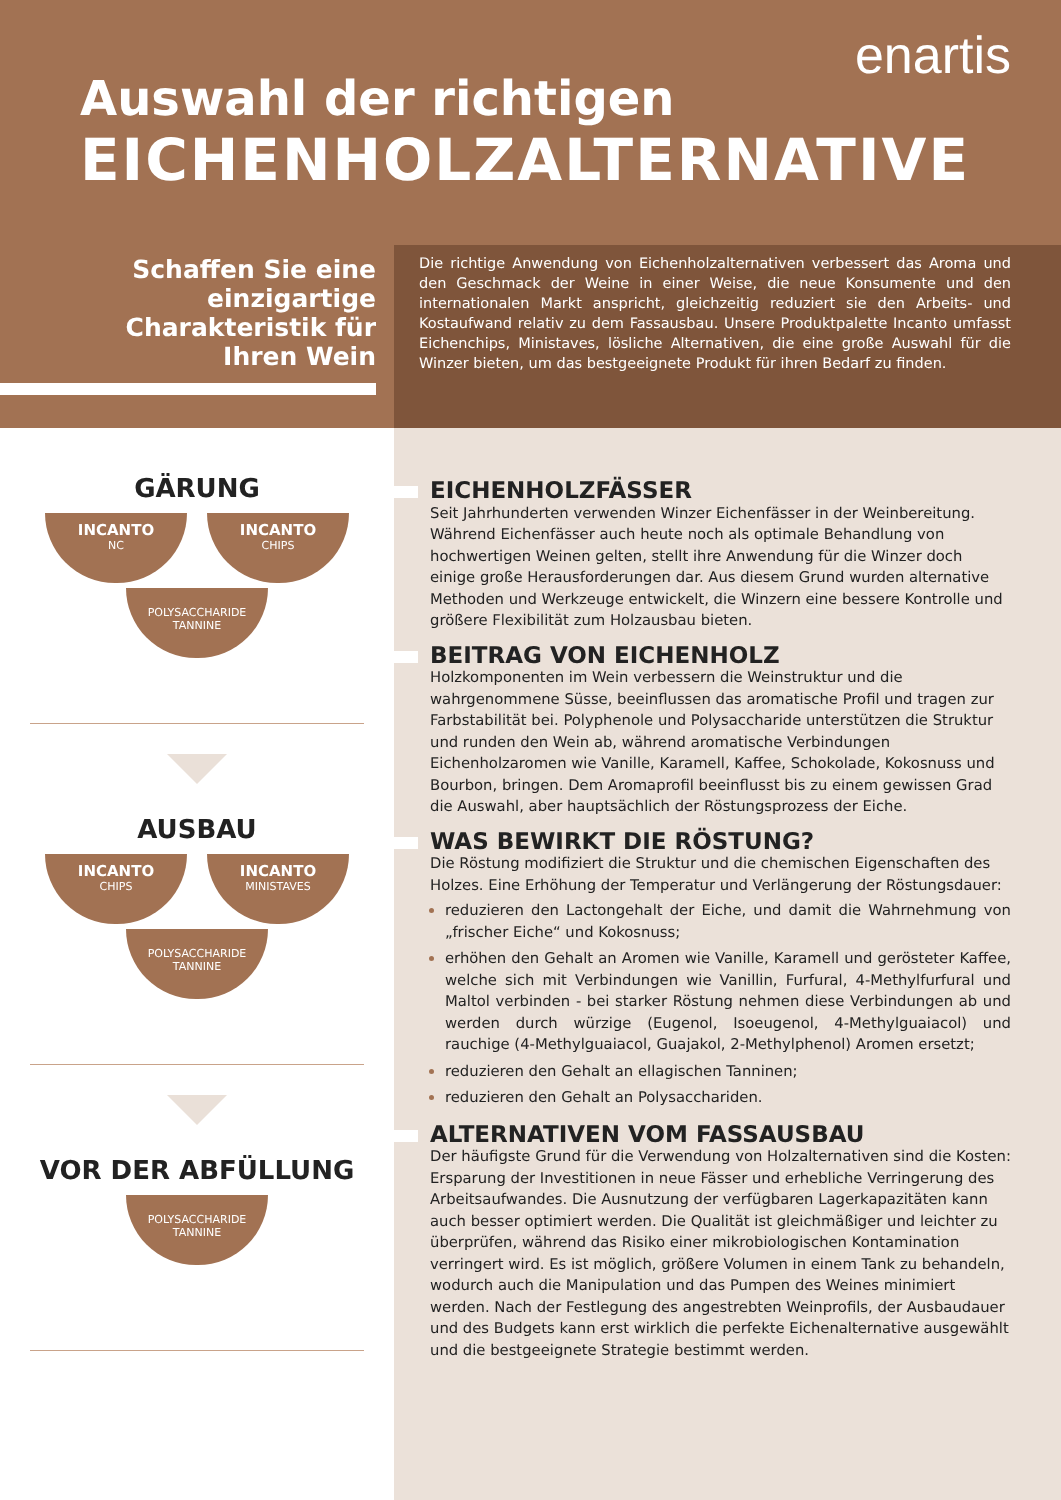enartis
Auswahl der richtigen
EICHENHOLZALTERNATIVE
Schaffen Sie eine
einzigartige
Charakteristik für
Ihren Wein
Die richtige Anwendung von Eichenholzalternativen verbessert das Aroma und den Geschmack der Weine in einer Weise, die neue Konsumente und den internationalen Markt anspricht, gleichzeitig reduziert sie den Arbeits- und Kostaufwand relativ zu dem Fassausbau. Unsere Produktpalette Incanto umfasst Eichenchips, Ministaves, lösliche Alternativen, die eine große Auswahl für die Winzer bieten, um das bestgeeignete Produkt für ihren Bedarf zu finden.
GÄRUNG
INCANTO
NC
INCANTO
CHIPS
POLYSACCHARIDE
TANNINE
AUSBAU
INCANTO
CHIPS
INCANTO
MINISTAVES
POLYSACCHARIDE
TANNINE
VOR DER ABFÜLLUNG
POLYSACCHARIDE
TANNINE
EICHENHOLZFÄSSER
Seit Jahrhunderten verwenden Winzer Eichenfässer in der Weinbereitung. Während Eichenfässer auch heute noch als optimale Behandlung von hochwertigen Weinen gelten, stellt ihre Anwendung für die Winzer doch einige große Herausforderungen dar. Aus diesem Grund wurden alternative Methoden und Werkzeuge entwickelt, die Winzern eine bessere Kontrolle und größere Flexibilität zum Holzausbau bieten.
BEITRAG VON EICHENHOLZ
Holzkomponenten im Wein verbessern die Weinstruktur und die wahrgenommene Süsse, beeinflussen das aromatische Profil und tragen zur Farbstabilität bei. Polyphenole und Polysaccharide unterstützen die Struktur und runden den Wein ab, während aromatische Verbindungen Eichenholzaromen wie Vanille, Karamell, Kaffee, Schokolade, Kokosnuss und Bourbon, bringen. Dem Aromaprofil beeinflusst bis zu einem gewissen Grad die Auswahl, aber hauptsächlich der Röstungsprozess der Eiche.
WAS BEWIRKT DIE RÖSTUNG?
Die Röstung modifiziert die Struktur und die chemischen Eigenschaften des Holzes. Eine Erhöhung der Temperatur und Verlängerung der Röstungsdauer:
reduzieren den Lactongehalt der Eiche, und damit die Wahrnehmung von „frischer Eiche“ und Kokosnuss;
erhöhen den Gehalt an Aromen wie Vanille, Karamell und gerösteter Kaffee, welche sich mit Verbindungen wie Vanillin, Furfural, 4-Methylfurfural und Maltol verbinden - bei starker Röstung nehmen diese Verbindungen ab und werden durch würzige (Eugenol, Isoeugenol, 4-Methylguaiacol) und rauchige (4-Methylguaiacol, Guajakol, 2-Methylphenol) Aromen ersetzt;
reduzieren den Gehalt an ellagischen Tanninen;
reduzieren den Gehalt an Polysacchariden.
ALTERNATIVEN VOM FASSAUSBAU
Der häufigste Grund für die Verwendung von Holzalternativen sind die Kosten: Ersparung der Investitionen in neue Fässer und erhebliche Verringerung des Arbeitsaufwandes. Die Ausnutzung der verfügbaren Lagerkapazitäten kann auch besser optimiert werden. Die Qualität ist gleichmäßiger und leichter zu überprüfen, während das Risiko einer mikrobiologischen Kontamination verringert wird. Es ist möglich, größere Volumen in einem Tank zu behandeln, wodurch auch die Manipulation und das Pumpen des Weines minimiert werden. Nach der Festlegung des angestrebten Weinprofils, der Ausbaudauer und des Budgets kann erst wirklich die perfekte Eichenalternative ausgewählt und die bestgeeignete Strategie bestimmt werden.